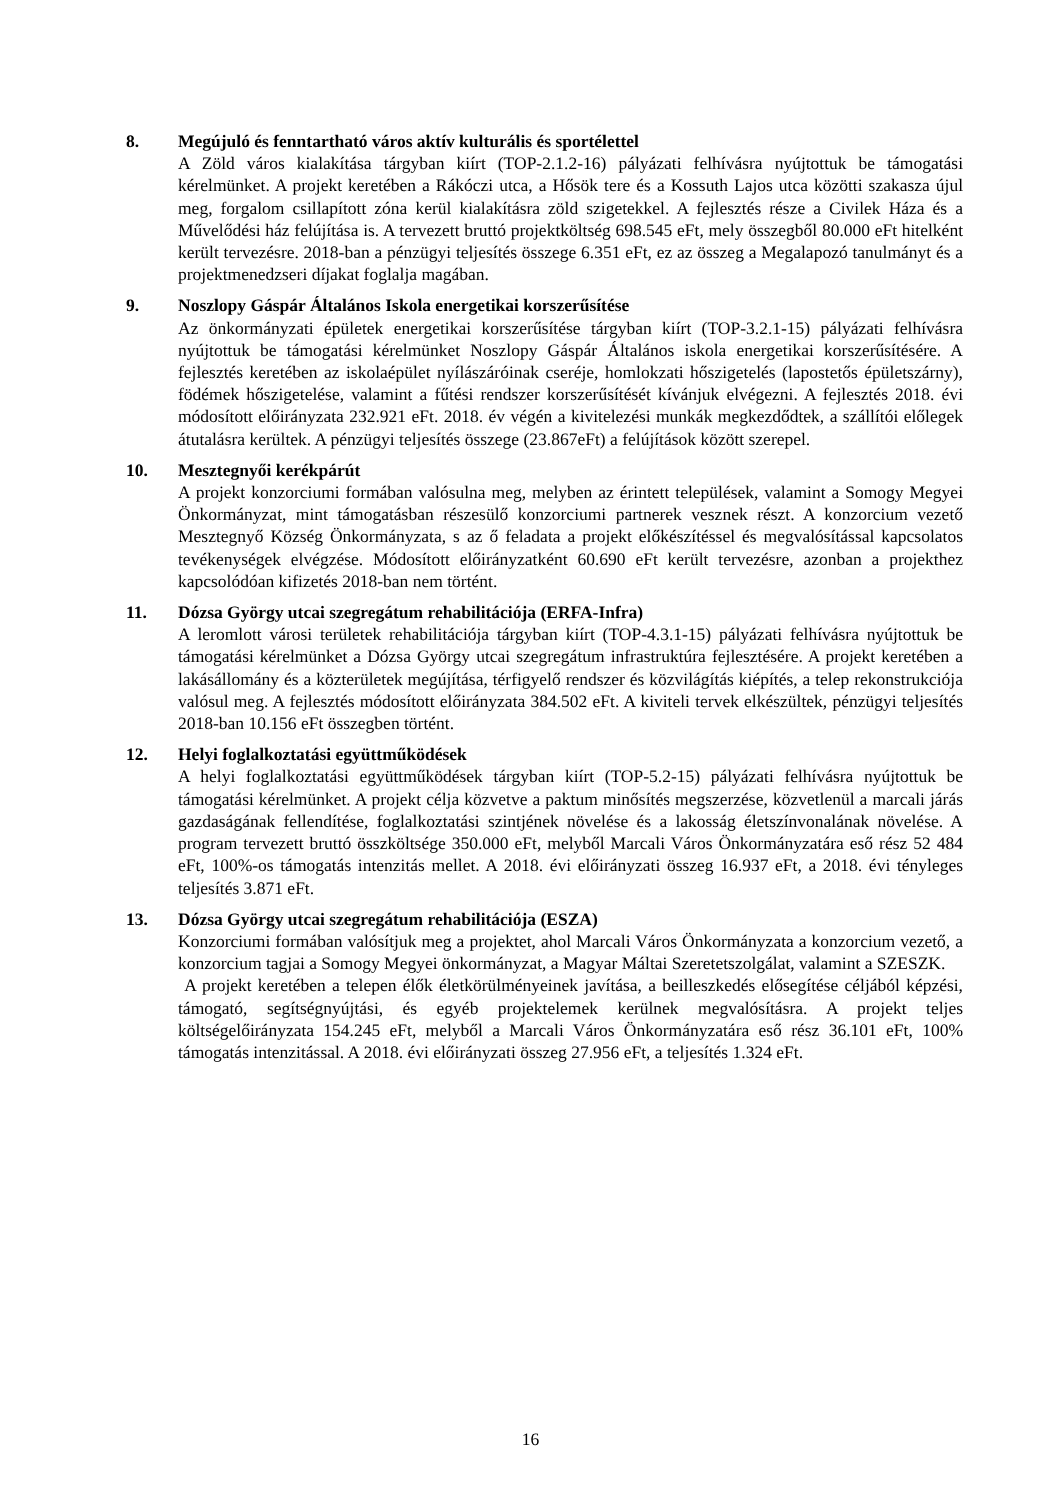8. Megújuló és fenntartható város aktív kulturális és sportélettel
A Zöld város kialakítása tárgyban kiírt (TOP-2.1.2-16) pályázati felhívásra nyújtottuk be támogatási kérelmünket. A projekt keretében a Rákóczi utca, a Hősök tere és a Kossuth Lajos utca közötti szakasza újul meg, forgalom csillapított zóna kerül kialakításra zöld szigetekkel. A fejlesztés része a Civilek Háza és a Művelődési ház felújítása is. A tervezett bruttó projektköltség 698.545 eFt, mely összegből 80.000 eFt hitelként került tervezésre. 2018-ban a pénzügyi teljesítés összege 6.351 eFt, ez az összeg a Megalapozó tanulmányt és a projektmenedzseri díjakat foglalja magában.
9. Noszlopy Gáspár Általános Iskola energetikai korszerűsítése
Az önkormányzati épületek energetikai korszerűsítése tárgyban kiírt (TOP-3.2.1-15) pályázati felhívásra nyújtottuk be támogatási kérelmünket Noszlopy Gáspár Általános iskola energetikai korszerűsítésére. A fejlesztés keretében az iskolaépület nyílászáróinak cseréje, homlokzati hőszigetelés (lapostetős épületszárny), födémek hőszigetelése, valamint a fűtési rendszer korszerűsítését kívánjuk elvégezni. A fejlesztés 2018. évi módosított előirányzata 232.921 eFt. 2018. év végén a kivitelezési munkák megkezdődtek, a szállítói előlegek átutalásra kerültek. A pénzügyi teljesítés összege (23.867eFt) a felújítások között szerepel.
10. Mesztegnyői kerékpárút
A projekt konzorciumi formában valósulna meg, melyben az érintett települések, valamint a Somogy Megyei Önkormányzat, mint támogatásban részesülő konzorciumi partnerek vesznek részt. A konzorcium vezető Mesztegnyő Község Önkormányzata, s az ő feladata a projekt előkészítéssel és megvalósítással kapcsolatos tevékenységek elvégzése. Módosított előirányzatként 60.690 eFt került tervezésre, azonban a projekthez kapcsolódóan kifizetés 2018-ban nem történt.
11. Dózsa György utcai szegregátum rehabilitációja (ERFA-Infra)
A leromlott városi területek rehabilitációja tárgyban kiírt (TOP-4.3.1-15) pályázati felhívásra nyújtottuk be támogatási kérelmünket a Dózsa György utcai szegregátum infrastruktúra fejlesztésére. A projekt keretében a lakásállomány és a közterületek megújítása, térfigyelő rendszer és közvilágítás kiépítés, a telep rekonstrukciója valósul meg. A fejlesztés módosított előirányzata 384.502 eFt. A kiviteli tervek elkészültek, pénzügyi teljesítés 2018-ban 10.156 eFt összegben történt.
12. Helyi foglalkoztatási együttműködések
A helyi foglalkoztatási együttműködések tárgyban kiírt (TOP-5.2-15) pályázati felhívásra nyújtottuk be támogatási kérelmünket. A projekt célja közvetve a paktum minősítés megszerzése, közvetlenül a marcali járás gazdaságának fellendítése, foglalkoztatási szintjének növelése és a lakosság életszínvonalának növelése. A program tervezett bruttó összköltsége 350.000 eFt, melyből Marcali Város Önkormányzatára eső rész 52 484 eFt, 100%-os támogatás intenzitás mellet. A 2018. évi előirányzati összeg 16.937 eFt, a 2018. évi tényleges teljesítés 3.871 eFt.
13. Dózsa György utcai szegregátum rehabilitációja (ESZA)
Konzorciumi formában valósítjuk meg a projektet, ahol Marcali Város Önkormányzata a konzorcium vezető, a konzorcium tagjai a Somogy Megyei önkormányzat, a Magyar Máltai Szeretetszolgálat, valamint a SZESZK.
A projekt keretében a telepen élők életkörülményeinek javítása, a beilleszkedés elősegítése céljából képzési, támogató, segítségnyújtási, és egyéb projektelemek kerülnek megvalósításra. A projekt teljes költségelőirányzata 154.245 eFt, melyből a Marcali Város Önkormányzatára eső rész 36.101 eFt, 100% támogatás intenzitással. A 2018. évi előirányzati összeg 27.956 eFt, a teljesítés 1.324 eFt.
16